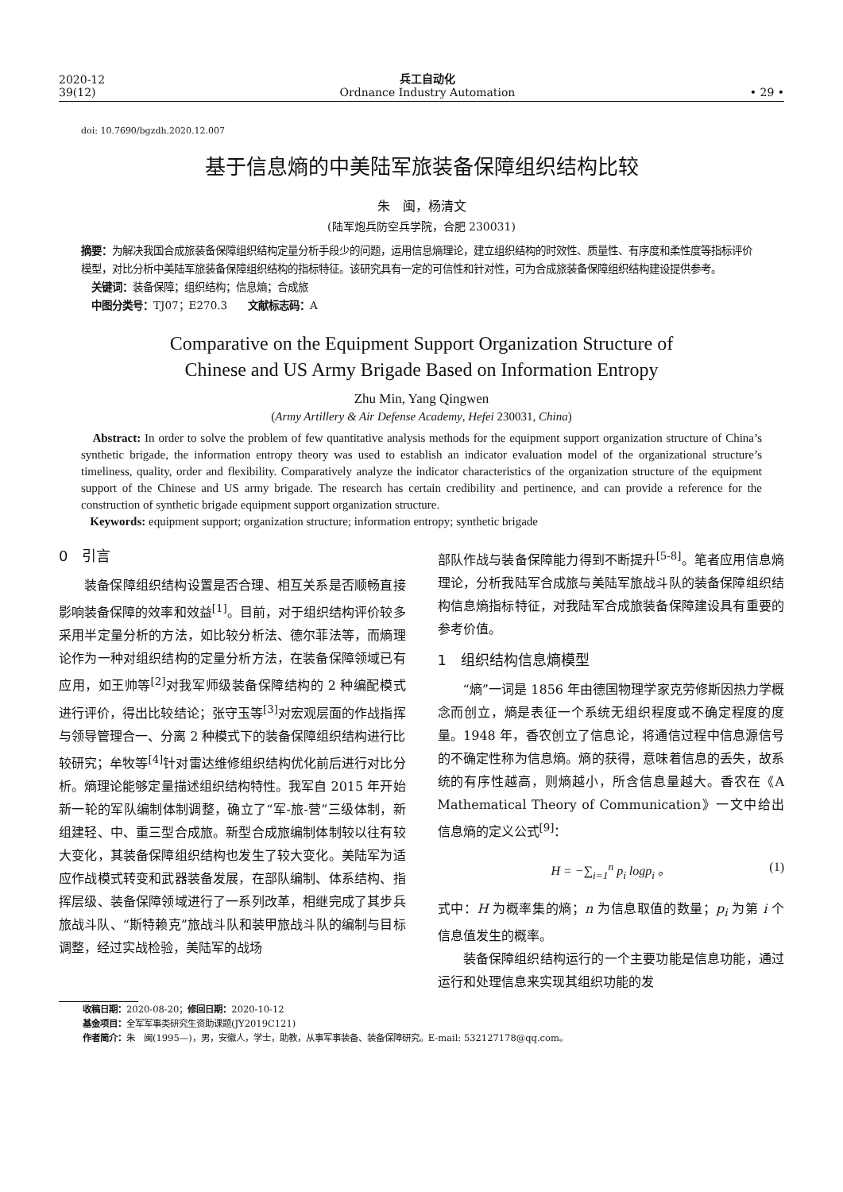2020-12
39(12)
兵工自动化
Ordnance Industry Automation
• 29 •
doi: 10.7690/bgzdh.2020.12.007
基于信息熵的中美陆军旅装备保障组织结构比较
朱　闽，杨清文
(陆军炮兵防空兵学院，合肥 230031)
摘要：为解决我国合成旅装备保障组织结构定量分析手段少的问题，运用信息熵理论，建立组织结构的时效性、质量性、有序度和柔性度等指标评价模型，对比分析中美陆军旅装备保障组织结构的指标特征。该研究具有一定的可信性和针对性，可为合成旅装备保障组织结构建设提供参考。
　关键词：装备保障；组织结构；信息熵；合成旅
　中图分类号：TJ07；E270.3　　文献标志码：A
Comparative on the Equipment Support Organization Structure of
Chinese and US Army Brigade Based on Information Entropy
Zhu Min, Yang Qingwen
(Army Artillery & Air Defense Academy, Hefei 230031, China)
Abstract: In order to solve the problem of few quantitative analysis methods for the equipment support organization structure of China’s synthetic brigade, the information entropy theory was used to establish an indicator evaluation model of the organizational structure’s timeliness, quality, order and flexibility. Comparatively analyze the indicator characteristics of the organization structure of the equipment support of the Chinese and US army brigade. The research has certain credibility and pertinence, and can provide a reference for the construction of synthetic brigade equipment support organization structure.
Keywords: equipment support; organization structure; information entropy; synthetic brigade
0　引言
装备保障组织结构设置是否合理、相互关系是否顺畅直接影响装备保障的效率和效益<sup>[1]</sup>。目前，对于组织结构评价较多采用半定量分析的方法，如比较分析法、德尔菲法等，而熵理论作为一种对组织结构的定量分析方法，在装备保障领域已有应用，如王帅等<sup>[2]</sup>对我军师级装备保障结构的 2 种编配模式进行评价，得出比较结论；张守玉等<sup>[3]</sup>对宏观层面的作战指挥与领导管理合一、分离 2 种模式下的装备保障组织结构进行比较研究；牟牧等<sup>[4]</sup>针对雷达维修组织结构优化前后进行对比分析。熵理论能够定量描述组织结构特性。我军自 2015 年开始新一轮的军队编制体制调整，确立了“军-旅-营”三级体制，新组建轻、中、重三型合成旅。新型合成旅编制体制较以往有较大变化，其装备保障组织结构也发生了较大变化。美陆军为适应作战模式转变和武器装备发展，在部队编制、体系结构、指挥层级、装备保障领域进行了一系列改革，相继完成了其步兵旅战斗队、“斯特赖克”旅战斗队和装甲旅战斗队的编制与目标调整，经过实战检验，美陆军的战场
部队作战与装备保障能力得到不断提升<sup>[5-8]</sup>。笔者应用信息熵理论，分析我陆军合成旅与美陆军旅战斗队的装备保障组织结构信息熵指标特征，对我陆军合成旅装备保障建设具有重要的参考价值。
1　组织结构信息熵模型
“熵”一词是 1856 年由德国物理学家克劳修斯因热力学概念而创立，熵是表征一个系统无组织程度或不确定程度的度量。1948 年，香农创立了信息论，将通信过程中信息源信号的不确定性称为信息熵。熵的获得，意味着信息的丢失，故系统的有序性越高，则熵越小，所含信息量越大。香农在《A Mathematical Theory of Communication》一文中给出信息熵的定义公式<sup>[9]</sup>：
H = −∑<sub>i=1</sub><sup>n</sup> p<sub>i</sub> logp<sub>i</sub> 。 (1)
式中：H 为概率集的熵；n 为信息取值的数量；p<sub>i</sub> 为第 i 个信息值发生的概率。
装备保障组织结构运行的一个主要功能是信息功能，通过运行和处理信息来实现其组织功能的发
收稿日期：2020-08-20；修回日期：2020-10-12
基金项目：全军军事类研究生资助课题(JY2019C121)
作者简介：朱　闽(1995—)，男，安徽人，学士，助教，从事军事装备、装备保障研究。E-mail: 532127178@qq.com。